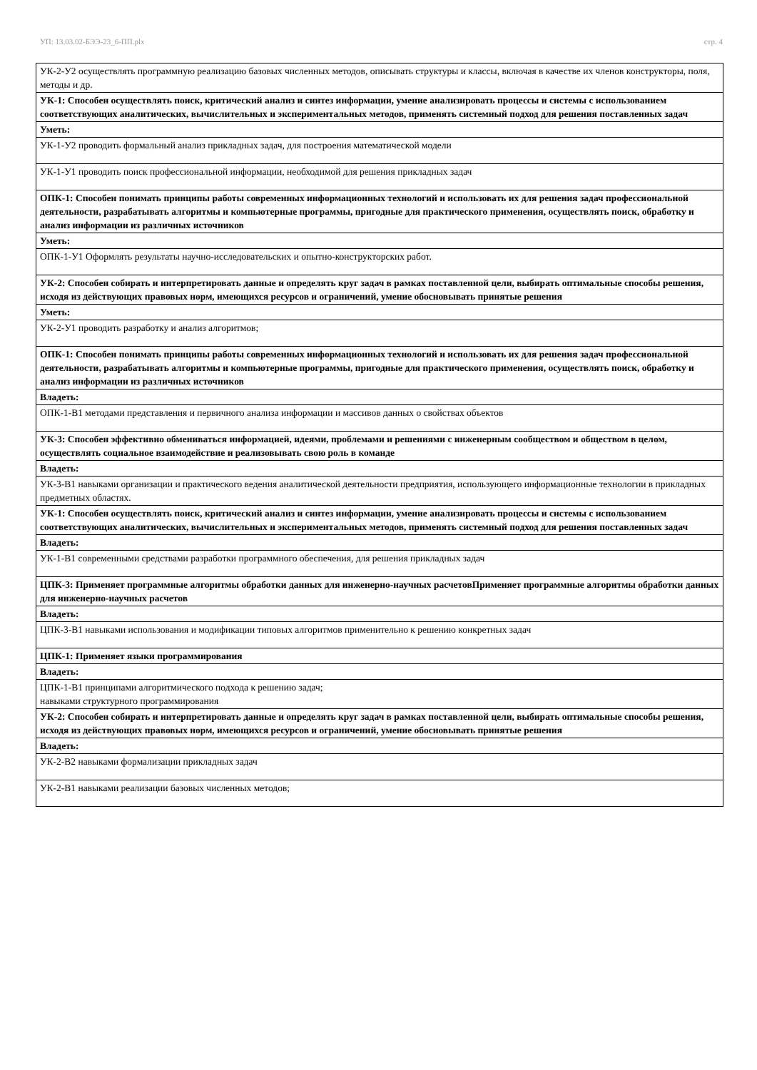УП: 13.03.02-БЭЭ-23_6-ПП.plx стр. 4
| УК-2-У2 осуществлять программную реализацию базовых численных методов, описывать структуры и классы, включая в качестве их членов конструкторы, поля, методы и др. |
| УК-1: Способен осуществлять поиск, критический анализ и синтез информации, умение анализировать процессы и системы с использованием соответствующих аналитических, вычислительных и экспериментальных методов, применять системный подход для решения поставленных задач |
| Уметь: |
| УК-1-У2 проводить формальный анализ прикладных задач, для построения математической модели |
| УК-1-У1 проводить поиск профессиональной информации, необходимой для решения прикладных задач |
| ОПК-1: Способен понимать принципы работы современных информационных технологий и использовать их для решения задач профессиональной деятельности, разрабатывать алгоритмы и компьютерные программы, пригодные для практического применения, осуществлять поиск, обработку и анализ информации из различных источников |
| Уметь: |
| ОПК-1-У1 Оформлять результаты научно-исследовательских и опытно-конструкторских работ. |
| УК-2: Способен собирать и интерпретировать данные и определять круг задач в рамках поставленной цели, выбирать оптимальные способы решения, исходя из действующих правовых норм, имеющихся ресурсов и ограничений, умение обосновывать принятые решения |
| Уметь: |
| УК-2-У1 проводить разработку и анализ алгоритмов; |
| ОПК-1: Способен понимать принципы работы современных информационных технологий и использовать их для решения задач профессиональной деятельности, разрабатывать алгоритмы и компьютерные программы, пригодные для практического применения, осуществлять поиск, обработку и анализ информации из различных источников |
| Владеть: |
| ОПК-1-В1 методами представления и первичного анализа информации и массивов данных о свойствах объектов |
| УК-3: Способен эффективно обмениваться информацией, идеями, проблемами и решениями с инженерным сообществом и обществом в целом, осуществлять социальное взаимодействие и реализовывать свою роль в команде |
| Владеть: |
| УК-3-В1 навыками организации и практического ведения аналитической деятельности предприятия, использующего информационные технологии в прикладных предметных областях. |
| УК-1: Способен осуществлять поиск, критический анализ и синтез информации, умение анализировать процессы и системы с использованием соответствующих аналитических, вычислительных и экспериментальных методов, применять системный подход для решения поставленных задач |
| Владеть: |
| УК-1-В1 современными средствами разработки программного обеспечения, для решения прикладных задач |
| ЦПК-3: Применяет программные алгоритмы обработки данных для инженерно-научных расчетовПрименяет программные алгоритмы обработки данных для инженерно-научных расчетов |
| Владеть: |
| ЦПК-3-В1 навыками использования и модификации типовых алгоритмов применительно к решению конкретных задач |
| ЦПК-1: Применяет языки программирования |
| Владеть: |
| ЦПК-1-В1 принципами алгоритмического подхода к решению задач; навыками структурного программирования |
| УК-2: Способен собирать и интерпретировать данные и определять круг задач в рамках поставленной цели, выбирать оптимальные способы решения, исходя из действующих правовых норм, имеющихся ресурсов и ограничений, умение обосновывать принятые решения |
| Владеть: |
| УК-2-В2 навыками формализации прикладных задач |
| УК-2-В1 навыками реализации базовых численных методов; |